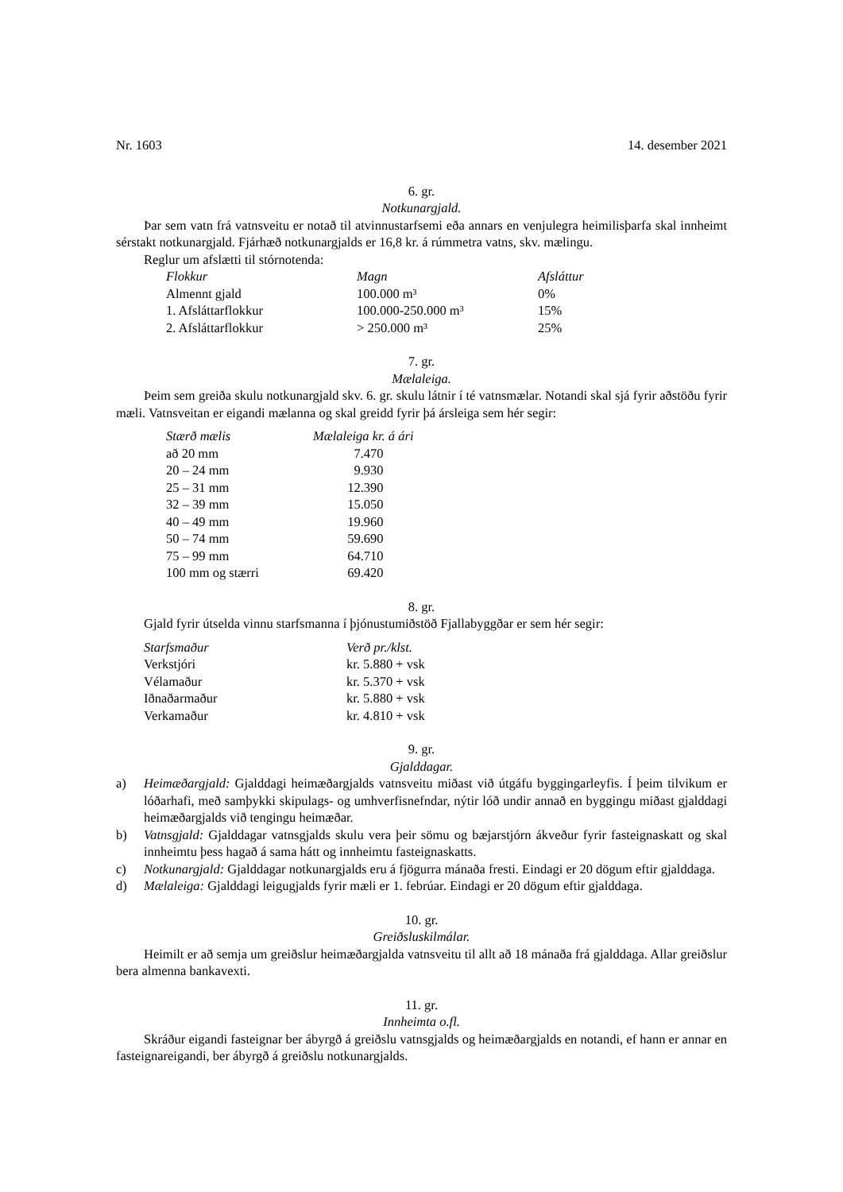Nr. 1603 14. desember 2021
6. gr.
Notkunargjald.
Þar sem vatn frá vatnsveitu er notað til atvinnustarfsemi eða annars en venjulegra heimilisþarfa skal innheimt sérstakt notkunargjald. Fjárhæð notkunargjalds er 16,8 kr. á rúmmetra vatns, skv. mælingu.
Reglur um afslætti til stórnotenda:
| Flokkur | Magn | Afsláttur |
| --- | --- | --- |
| Almennt gjald | 100.000 m³ | 0% |
| 1. Afsláttarflokkur | 100.000-250.000 m³ | 15% |
| 2. Afsláttarflokkur | > 250.000 m³ | 25% |
7. gr.
Mælaleiga.
Þeim sem greiða skulu notkunargjald skv. 6. gr. skulu látnir í té vatnsmælar. Notandi skal sjá fyrir aðstöðu fyrir mæli. Vatnsveitan er eigandi mælanna og skal greidd fyrir þá ársleiga sem hér segir:
| Stærð mælis | Mælaleiga kr. á ári |
| --- | --- |
| að 20 mm | 7.470 |
| 20 – 24 mm | 9.930 |
| 25 – 31 mm | 12.390 |
| 32 – 39 mm | 15.050 |
| 40 – 49 mm | 19.960 |
| 50 – 74 mm | 59.690 |
| 75 – 99 mm | 64.710 |
| 100 mm og stærri | 69.420 |
8. gr.
Gjald fyrir útselda vinnu starfsmanna í þjónustumiðstöð Fjallabyggðar er sem hér segir:
| Starfsmaður | Verð pr./klst. |
| --- | --- |
| Verkstjóri | kr. 5.880 + vsk |
| Vélamaður | kr. 5.370 + vsk |
| Iðnaðarmaður | kr. 5.880 + vsk |
| Verkamaður | kr. 4.810 + vsk |
9. gr.
Gjalddagar.
a) Heimæðargjald: Gjalddagi heimæðargjalds vatnsveitu miðast við útgáfu byggingarleyfis. Í þeim tilvikum er lóðarhafi, með samþykki skipulags- og umhverfisnefndar, nýtir lóð undir annað en byggingu miðast gjalddagi heimæðargjalds við tengingu heimæðar.
b) Vatnsgjald: Gjalddagar vatnsgjalds skulu vera þeir sömu og bæjarstjórn ákveður fyrir fasteigna­skatt og skal innheimtu þess hagað á sama hátt og innheimtu fasteignaskatts.
c) Notkunargjald: Gjalddagar notkunargjalds eru á fjögurra mánaða fresti. Eindagi er 20 dögum eftir gjalddaga.
d) Mælaleiga: Gjalddagi leigugjalds fyrir mæli er 1. febrúar. Eindagi er 20 dögum eftir gjalddaga.
10. gr.
Greiðsluskilmálar.
Heimilt er að semja um greiðslur heimæðargjalda vatnsveitu til allt að 18 mánaða frá gjalddaga. Allar greiðslur bera almenna bankavexti.
11. gr.
Innheimta o.fl.
Skráður eigandi fasteignar ber ábyrgð á greiðslu vatnsgjalds og heimæðargjalds en notandi, ef hann er annar en fasteignareigandi, ber ábyrgð á greiðslu notkunargjalds.